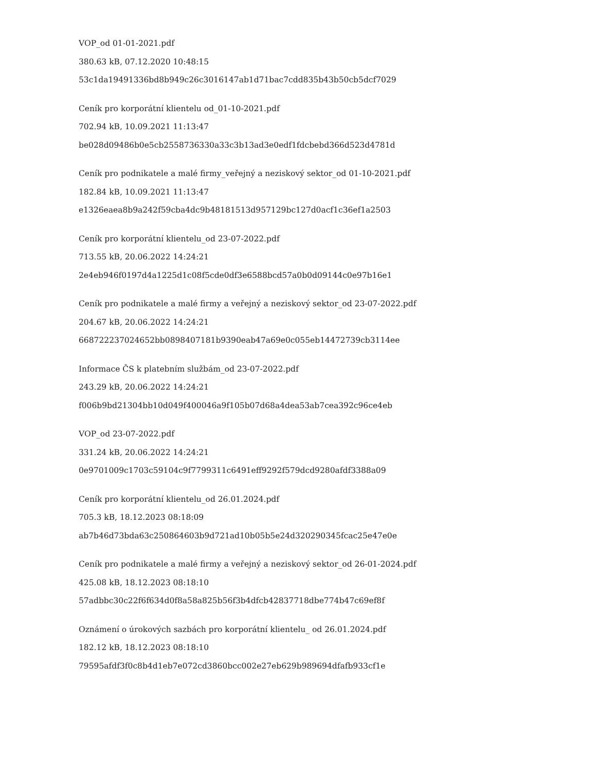VOP_od 01-01-2021.pdf
380.63 kB, 07.12.2020 10:48:15
53c1da19491336bd8b949c26c3016147ab1d71bac7cdd835b43b50cb5dcf7029
Ceník pro korporátní klientelu od_01-10-2021.pdf
702.94 kB, 10.09.2021 11:13:47
be028d09486b0e5cb2558736330a33c3b13ad3e0edf1fdcbebd366d523d4781d
Ceník pro podnikatele a malé firmy_veřejný a neziskový sektor_od 01-10-2021.pdf
182.84 kB, 10.09.2021 11:13:47
e1326eaea8b9a242f59cba4dc9b48181513d957129bc127d0acf1c36ef1a2503
Ceník pro korporátní klientelu_od 23-07-2022.pdf
713.55 kB, 20.06.2022 14:24:21
2e4eb946f0197d4a1225d1c08f5cde0df3e6588bcd57a0b0d09144c0e97b16e1
Ceník pro podnikatele a malé firmy a veřejný a neziskový sektor_od 23-07-2022.pdf
204.67 kB, 20.06.2022 14:24:21
668722237024652bb0898407181b9390eab47a69e0c055eb14472739cb3114ee
Informace ČS k platebním službám_od 23-07-2022.pdf
243.29 kB, 20.06.2022 14:24:21
f006b9bd21304bb10d049f400046a9f105b07d68a4dea53ab7cea392c96ce4eb
VOP_od 23-07-2022.pdf
331.24 kB, 20.06.2022 14:24:21
0e9701009c1703c59104c9f7799311c6491eff9292f579dcd9280afdf3388a09
Ceník pro korporátní klientelu_od 26.01.2024.pdf
705.3 kB, 18.12.2023 08:18:09
ab7b46d73bda63c250864603b9d721ad10b05b5e24d320290345fcac25e47e0e
Ceník pro podnikatele a malé firmy a veřejný a neziskový sektor_od 26-01-2024.pdf
425.08 kB, 18.12.2023 08:18:10
57adbbc30c22f6f634d0f8a58a825b56f3b4dfcb42837718dbe774b47c69ef8f
Oznámení o úrokových sazbách pro korporátní klientelu_ od 26.01.2024.pdf
182.12 kB, 18.12.2023 08:18:10
79595afdf3f0c8b4d1eb7e072cd3860bcc002e27eb629b989694dfafb933cf1e